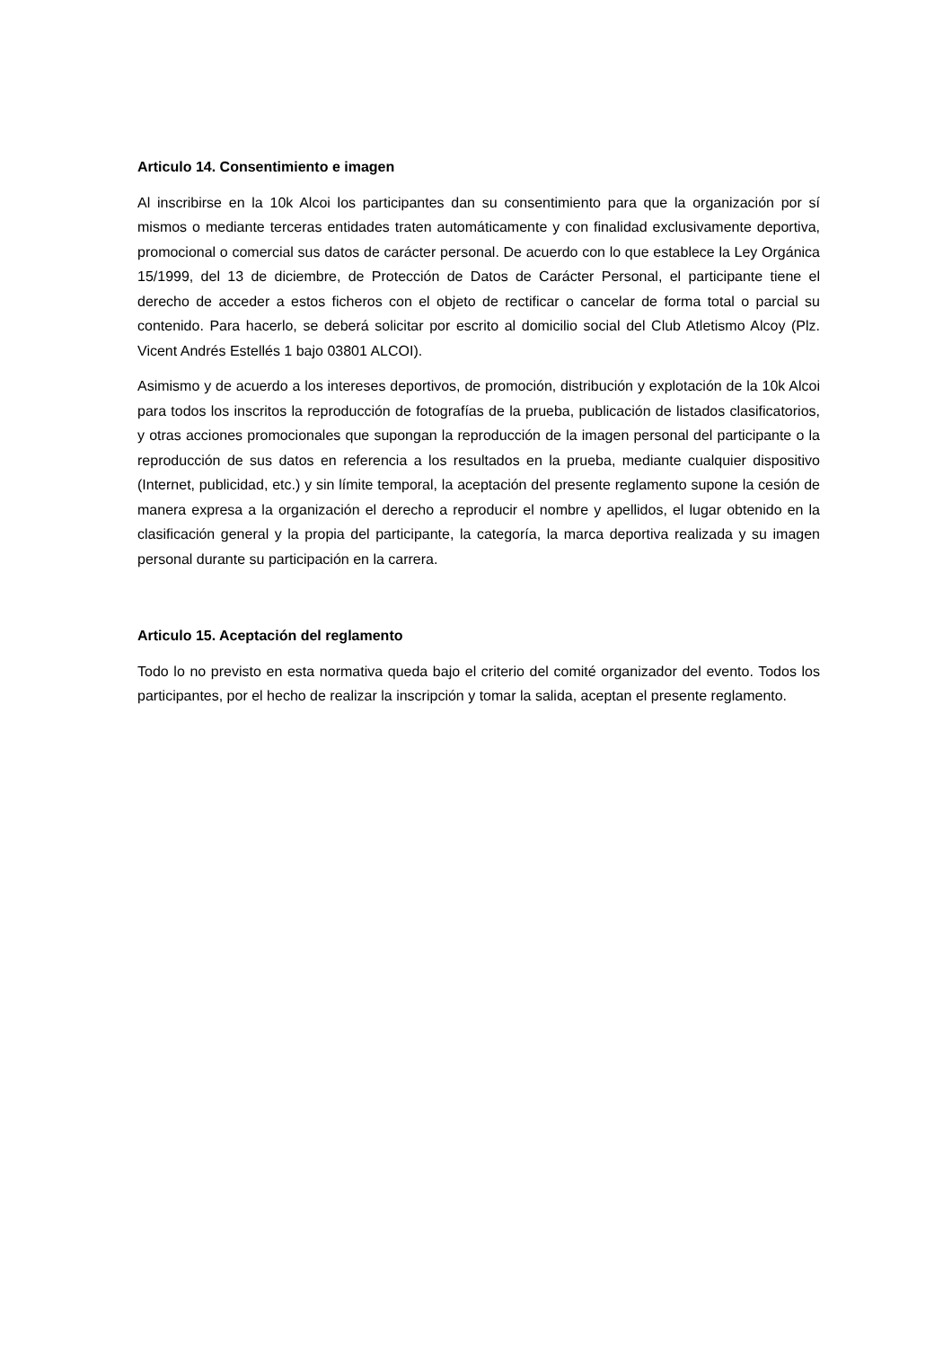Articulo 14. Consentimiento e imagen
Al inscribirse en la 10k Alcoi los participantes dan su consentimiento para que la organización por sí mismos o mediante terceras entidades traten automáticamente y con finalidad exclusivamente deportiva, promocional o comercial sus datos de carácter personal. De acuerdo con lo que establece la Ley Orgánica 15/1999, del 13 de diciembre, de Protección de Datos de Carácter Personal, el participante tiene el derecho de acceder a estos ficheros con el objeto de rectificar o cancelar de forma total o parcial su contenido. Para hacerlo, se deberá solicitar por escrito al domicilio social del Club Atletismo Alcoy (Plz. Vicent Andrés Estellés 1 bajo 03801 ALCOI).
Asimismo y de acuerdo a los intereses deportivos, de promoción, distribución y explotación de la 10k Alcoi para todos los inscritos la reproducción de fotografías de la prueba, publicación de listados clasificatorios, y otras acciones promocionales que supongan la reproducción de la imagen personal del participante o la reproducción de sus datos en referencia a los resultados en la prueba, mediante cualquier dispositivo (Internet, publicidad, etc.) y sin límite temporal, la aceptación del presente reglamento supone la cesión de manera expresa a la organización el derecho a reproducir el nombre y apellidos, el lugar obtenido en la clasificación general y la propia del participante, la categoría, la marca deportiva realizada y su imagen personal durante su participación en la carrera.
Articulo 15. Aceptación del reglamento
Todo lo no previsto en esta normativa queda bajo el criterio del comité organizador del evento. Todos los participantes, por el hecho de realizar la inscripción y tomar la salida, aceptan el presente reglamento.